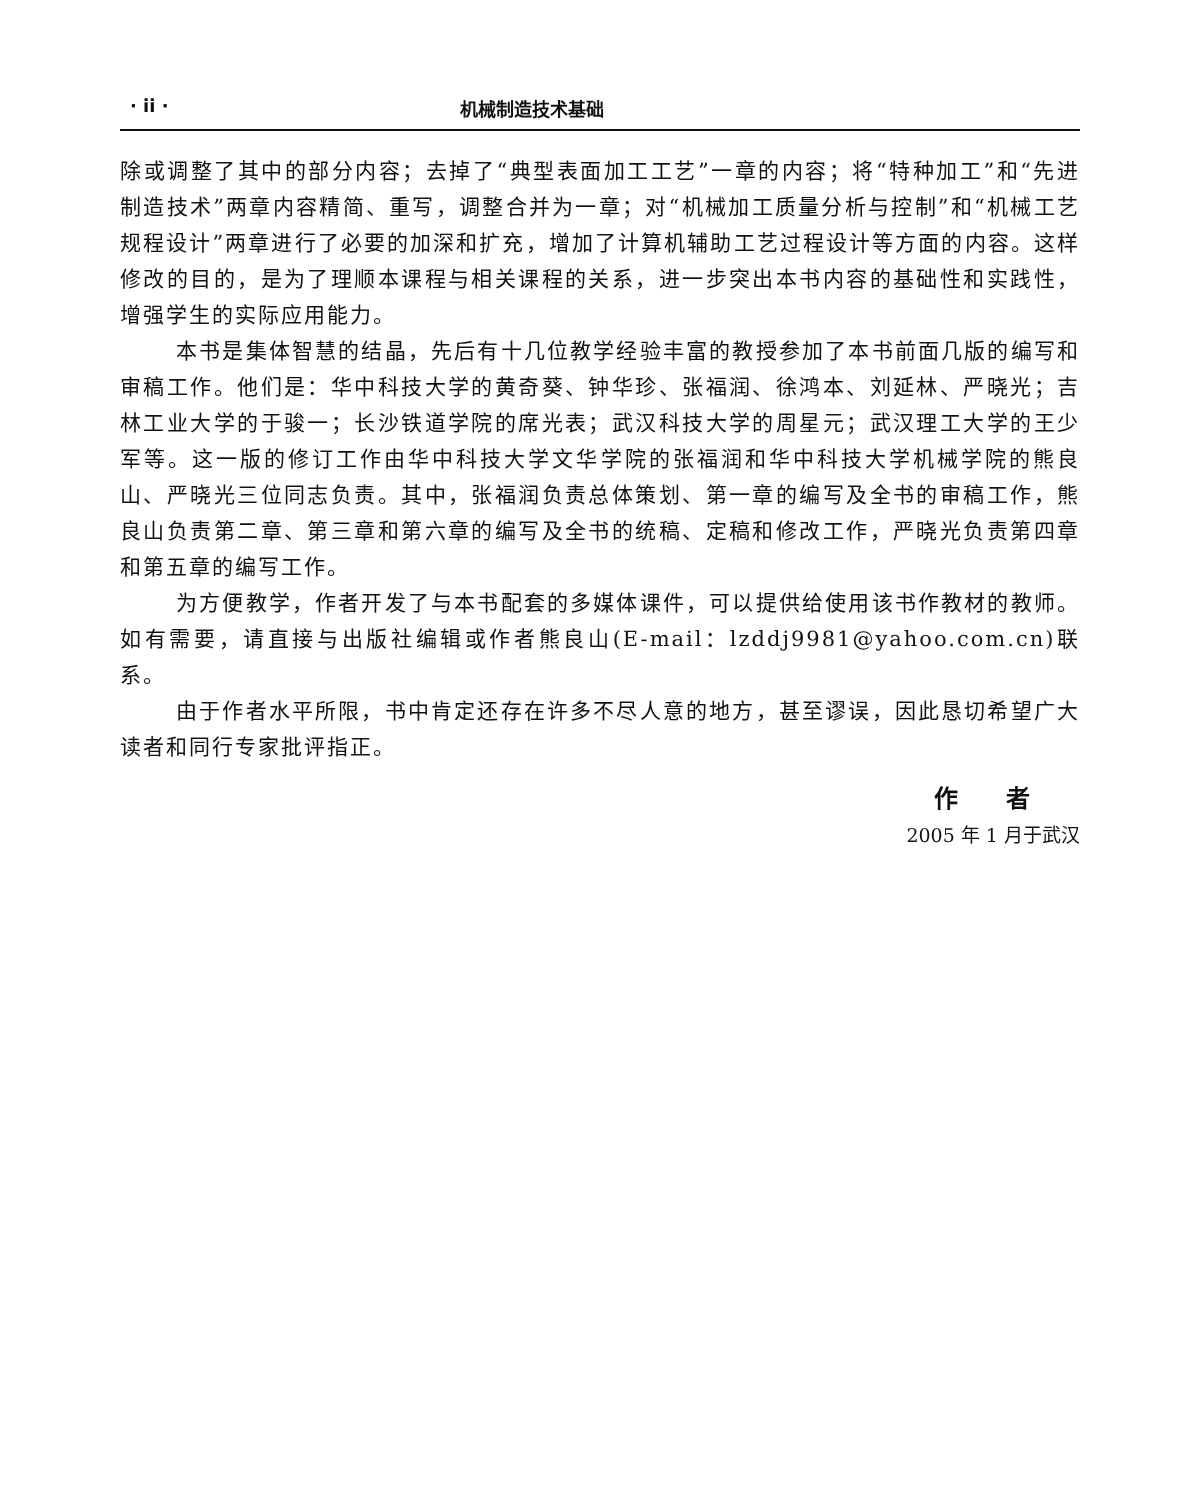· ii · 机械制造技术基础
除或调整了其中的部分内容；去掉了“典型表面加工工艺”一章的内容；将“特种加工”和“先进制造技术”两章内容精简、重写，调整合并为一章；对“机械加工质量分析与控制”和“机械工艺规程设计”两章进行了必要的加深和扩充，增加了计算机辅助工艺过程设计等方面的内容。这样修改的目的，是为了理顺本课程与相关课程的关系，进一步突出本书内容的基础性和实践性，增强学生的实际应用能力。
本书是集体智慧的结晶，先后有十几位教学经验丰富的教授参加了本书前面几版的编写和审稿工作。他们是：华中科技大学的黄奇葵、钟华珍、张福润、徐鸿本、刘延林、严晓光；吉林工业大学的于骏一；长沙铁道学院的席光表；武汉科技大学的周星元；武汉理工大学的王少军等。这一版的修订工作由华中科技大学文华学院的张福润和华中科技大学机械学院的熊良山、严晓光三位同志负责。其中，张福润负责总体策划、第一章的编写及全书的审稿工作，熊良山负责第二章、第三章和第六章的编写及全书的统稿、定稿和修改工作，严晓光负责第四章和第五章的编写工作。
为方便教学，作者开发了与本书配套的多媒体课件，可以提供给使用该书作教材的教师。如有需要，请直接与出版社编辑或作者熊良山(E-mail：lzddj9981@yahoo.com.cn)联系。
由于作者水平所限，书中肯定还存在许多不尽人意的地方，甚至谬误，因此恳切希望广大读者和同行专家批评指正。
作 者
2005 年 1 月于武汉